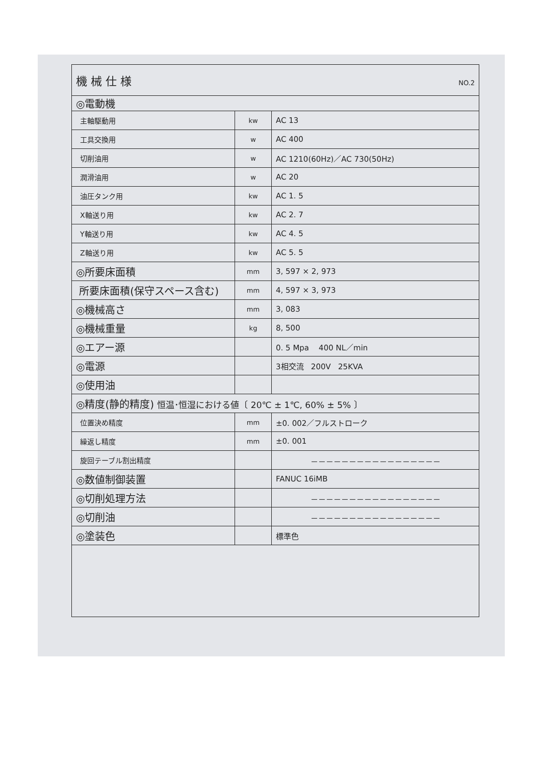| 機 械 仕 様 NO.2 | | |
| ◎電動機 | | |
| 主軸駆動用 | kw | AC 13 |
| 工具交換用 | w | AC 400 |
| 切削油用 | w | AC 1210(60Hz)／AC 730(50Hz) |
| 潤滑油用 | w | AC 20 |
| 油圧タンク用 | kw | AC 1. 5 |
| X軸送り用 | kw | AC 2. 7 |
| Y軸送り用 | kw | AC 4. 5 |
| Z軸送り用 | kw | AC 5. 5 |
| ◎所要床面積 | mm | 3, 597 × 2, 973 |
| 所要床面積(保守スペース含む) | mm | 4, 597 × 3, 973 |
| ◎機械高さ | mm | 3, 083 |
| ◎機械重量 | kg | 8, 500 |
| ◎エアー源 | | 0. 5 Mpa 400 NL／min |
| ◎電源 | | 3相交流 200V 25KVA |
| ◎使用油 | | |
| ◎精度(静的精度) 恒温･恒湿における値〔 20℃ ± 1℃, 60% ± 5% 〕 | | |
| 位置決め精度 | mm | ±0. 002／フルストローク |
| 繰返し精度 | mm | ±0. 001 |
| 旋回テーブル割出精度 | | －－－－－－－－－－－－－－－－－ |
| ◎数値制御装置 | | FANUC 16iMB |
| ◎切削処理方法 | | －－－－－－－－－－－－－－－－－ |
| ◎切削油 | | －－－－－－－－－－－－－－－－－ |
| ◎塗装色 | | 標準色 |